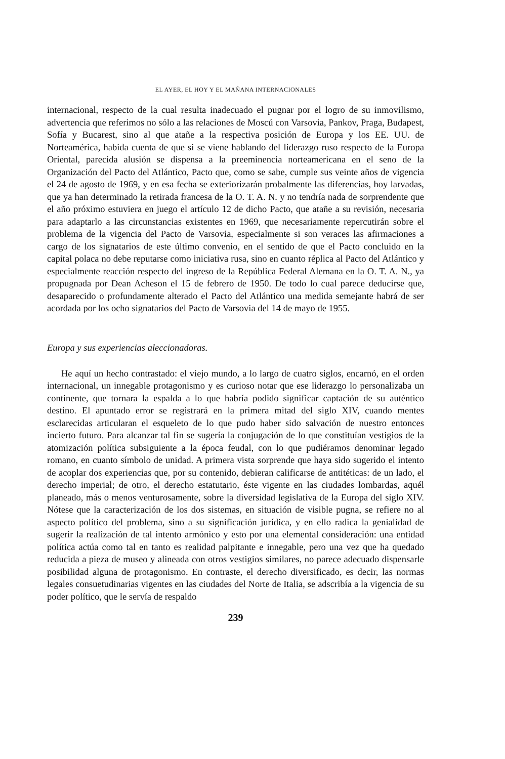EL AYER, EL HOY Y EL MAÑANA INTERNACIONALES
internacional, respecto de la cual resulta inadecuado el pugnar por el logro de su inmovilismo, advertencia que referimos no sólo a las relaciones de Moscú con Varsovia, Pankov, Praga, Budapest, Sofía y Bucarest, sino al que atañe a la respectiva posición de Europa y los EE. UU. de Norteamérica, habida cuenta de que si se viene hablando del liderazgo ruso respecto de la Europa Oriental, parecida alusión se dispensa a la preeminencia norteamericana en el seno de la Organización del Pacto del Atlántico, Pacto que, como se sabe, cumple sus veinte años de vigencia el 24 de agosto de 1969, y en esa fecha se exteriorizarán probalmente las diferencias, hoy larvadas, que ya han determinado la retirada francesa de la O. T. A. N. y no tendría nada de sorprendente que el año próximo estuviera en juego el artículo 12 de dicho Pacto, que atañe a su revisión, necesaria para adaptarlo a las circunstancias existentes en 1969, que necesariamente repercutirán sobre el problema de la vigencia del Pacto de Varsovia, especialmente si son veraces las afirmaciones a cargo de los signatarios de este último convenio, en el sentido de que el Pacto concluido en la capital polaca no debe reputarse como iniciativa rusa, sino en cuanto réplica al Pacto del Atlántico y especialmente reacción respecto del ingreso de la República Federal Alemana en la O. T. A. N., ya propugnada por Dean Acheson el 15 de febrero de 1950. De todo lo cual parece deducirse que, desaparecido o profundamente alterado el Pacto del Atlántico una medida semejante habrá de ser acordada por los ocho signatarios del Pacto de Varsovia del 14 de mayo de 1955.
Europa y sus experiencias aleccionadoras.
He aquí un hecho contrastado: el viejo mundo, a lo largo de cuatro siglos, encarnó, en el orden internacional, un innegable protagonismo y es curioso notar que ese liderazgo lo personalizaba un continente, que tornara la espalda a lo que habría podido significar captación de su auténtico destino. El apuntado error se registrará en la primera mitad del siglo XIV, cuando mentes esclarecidas articularan el esqueleto de lo que pudo haber sido salvación de nuestro entonces incierto futuro. Para alcanzar tal fin se sugería la conjugación de lo que constituían vestigios de la atomización política subsiguiente a la época feudal, con lo que pudiéramos denominar legado romano, en cuanto símbolo de unidad. A primera vista sorprende que haya sido sugerido el intento de acoplar dos experiencias que, por su contenido, debieran calificarse de antitéticas: de un lado, el derecho imperial; de otro, el derecho estatutario, éste vigente en las ciudades lombardas, aquél planeado, más o menos venturosamente, sobre la diversidad legislativa de la Europa del siglo XIV. Nótese que la caracterización de los dos sistemas, en situación de visible pugna, se refiere no al aspecto político del problema, sino a su significación jurídica, y en ello radica la genialidad de sugerir la realización de tal intento armónico y esto por una elemental consideración: una entidad política actúa como tal en tanto es realidad palpitante e innegable, pero una vez que ha quedado reducida a pieza de museo y alineada con otros vestigios similares, no parece adecuado dispensarle posibilidad alguna de protagonismo. En contraste, el derecho diversificado, es decir, las normas legales consuetudinarias vigentes en las ciudades del Norte de Italia, se adscribía a la vigencia de su poder político, que le servía de respaldo
239